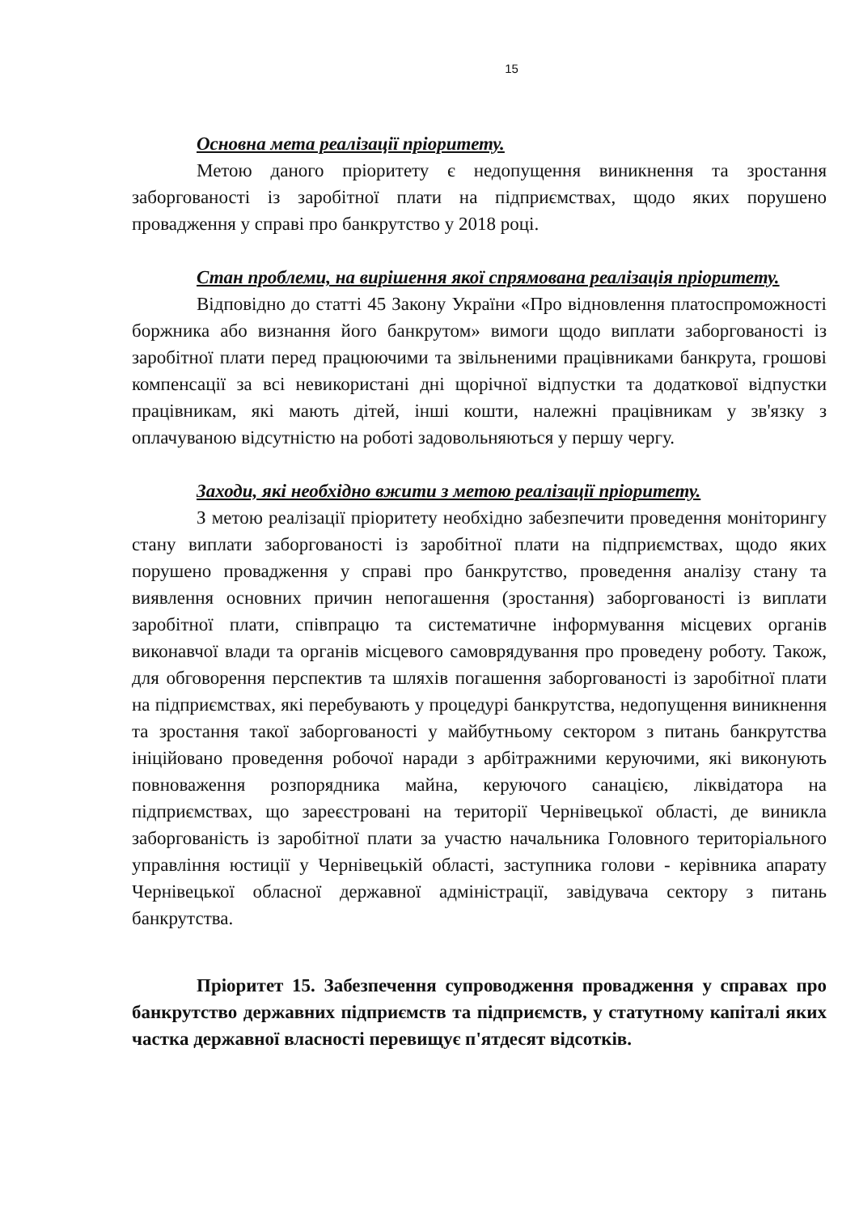15
Основна мета реалізації пріоритету.
Метою даного пріоритету є недопущення виникнення та зростання заборгованості із заробітної плати на підприємствах, щодо яких порушено провадження у справі про банкрутство у 2018 році.
Стан проблеми, на вирішення якої спрямована реалізація пріоритету.
Відповідно до статті 45 Закону України «Про відновлення платоспроможності боржника або визнання його банкрутом» вимоги щодо виплати заборгованості із заробітної плати перед працюючими та звільненими працівниками банкрута, грошові компенсації за всі невикористані дні щорічної відпустки та додаткової відпустки працівникам, які мають дітей, інші кошти, належні працівникам у зв'язку з оплачуваною відсутністю на роботі задовольняються у першу чергу.
Заходи, які необхідно вжити з метою реалізації пріоритету.
З метою реалізації пріоритету необхідно забезпечити проведення моніторингу стану виплати заборгованості із заробітної плати на підприємствах, щодо яких порушено провадження у справі про банкрутство, проведення аналізу стану та виявлення основних причин непогашення (зростання) заборгованості із виплати заробітної плати, співпрацю та систематичне інформування місцевих органів виконавчої влади та органів місцевого самоврядування про проведену роботу. Також, для обговорення перспектив та шляхів погашення заборгованості із заробітної плати на підприємствах, які перебувають у процедурі банкрутства, недопущення виникнення та зростання такої заборгованості у майбутньому сектором з питань банкрутства ініційовано проведення робочої наради з арбітражними керуючими, які виконують повноваження розпорядника майна, керуючого санацією, ліквідатора на підприємствах, що зареєстровані на території Чернівецької області, де виникла заборгованість із заробітної плати за участю начальника Головного територіального управління юстиції у Чернівецькій області, заступника голови - керівника апарату Чернівецької обласної державної адміністрації, завідувача сектору з питань банкрутства.
Пріоритет 15. Забезпечення супроводження провадження у справах про банкрутство державних підприємств та підприємств, у статутному капіталі яких частка державної власності перевищує п'ятдесят відсотків.